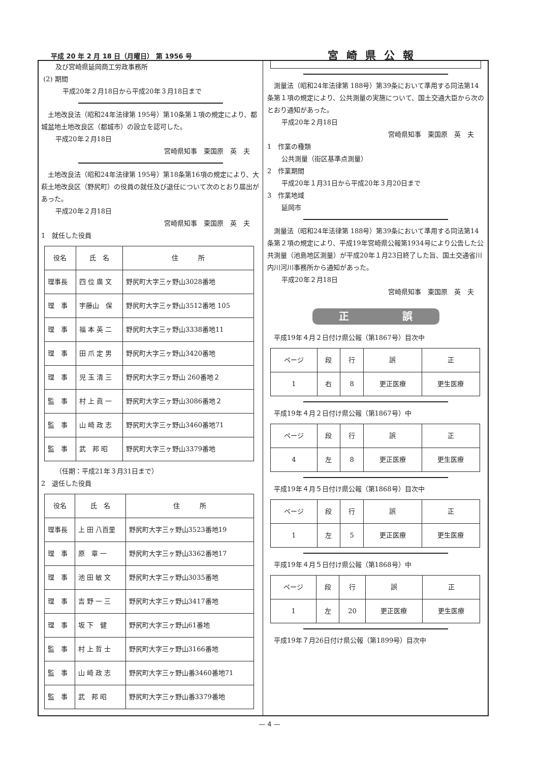平成 20 年 2 月 18 日（月曜日） 第 1956 号 宮崎県公報
及び宮崎県延岡商工労政事務所
(2) 期間
平成20年２月18日から平成20年３月18日まで
　土地改良法（昭和24年法律第 195号）第10条第１項の規定により、都城盆地土地改良区（都城市）の設立を認可した。
平成20年２月18日
宮崎県知事　東国原　英　夫
　土地改良法（昭和24年法律第 195号）第18条第16項の規定により、大萩土地改良区（野尻町）の役員の就任及び退任について次のとおり届出があった。
平成20年２月18日
宮崎県知事　東国原　英　夫
1　就任した役員
| 役名 | 氏 名 | 住 所 |
| 理事長 | 四 位 廣 文 | 野尻町大字三ヶ野山3028番地 |
| 理 事 | 宇藤山 保 | 野尻町大字三ヶ野山3512番地 105 |
| 理 事 | 福 本 英 二 | 野尻町大字三ヶ野山3338番地11 |
| 理 事 | 田 爪 定 男 | 野尻町大字三ヶ野山3420番地 |
| 理 事 | 児 玉 清 三 | 野尻町大字三ヶ野山 260番地２ |
| 監 事 | 村 上 眞 一 | 野尻町大字三ヶ野山3086番地２ |
| 監 事 | 山 崎 政 志 | 野尻町大字三ヶ野山3460番地71 |
| 監 事 | 武 邦 昭 | 野尻町大字三ヶ野山3379番地 |
（任期：平成21年３月31日まで）
2　退任した役員
| 役名 | 氏 名 | 住 所 |
| 理事長 | 上 田 八百里 | 野尻町大字三ヶ野山3523番地19 |
| 理 事 | 原 章 一 | 野尻町大字三ヶ野山3362番地17 |
| 理 事 | 池 田 敏 文 | 野尻町大字三ヶ野山3035番地 |
| 理 事 | 吉 野 一 三 | 野尻町大字三ヶ野山3417番地 |
| 理 事 | 坂 下 健 | 野尻町大字三ヶ野山61番地 |
| 監 事 | 村 上 哲 士 | 野尻町大字三ヶ野山3166番地 |
| 監 事 | 山 崎 政 志 | 野尻町大字三ヶ野山番3460番地71 |
| 監 事 | 武 邦 昭 | 野尻町大字三ヶ野山番3379番地 |
　測量法（昭和24年法律第 188号）第39条において準用する同法第14条第１項の規定により、公共測量の実施について、国土交通大臣から次のとおり通知があった。
平成20年２月18日
宮崎県知事　東国原　英　夫
1　作業の種類
公共測量（街区基準点測量）
2　作業期間
平成20年１月31日から平成20年３月20日まで
3　作業地域
延岡市
　測量法（昭和24年法律第 188号）第39条において準用する同法第14条第２項の規定により、平成19年宮崎県公報第1934号により公告した公共測量（池島地区測量）が平成20年１月23日終了した旨、国土交通省川内川河川事務所から通知があった。
平成20年２月18日
宮崎県知事　東国原　英　夫
正 誤
　平成19年４月２日付け県公報（第1867号）目次中
| ページ | 段 | 行 | 誤 | 正 |
| 1 | 右 | 8 | 更正医療 | 更生医療 |
　平成19年４月２日付け県公報（第1867号）中
| ページ | 段 | 行 | 誤 | 正 |
| 4 | 左 | 8 | 更正医療 | 更生医療 |
　平成19年４月５日付け県公報（第1868号）目次中
| ページ | 段 | 行 | 誤 | 正 |
| 1 | 左 | 5 | 更正医療 | 更生医療 |
　平成19年４月５日付け県公報（第1868号）中
| ページ | 段 | 行 | 誤 | 正 |
| 1 | 左 | 20 | 更正医療 | 更生医療 |
　平成19年７月26日付け県公報（第1899号）目次中
— 4 —